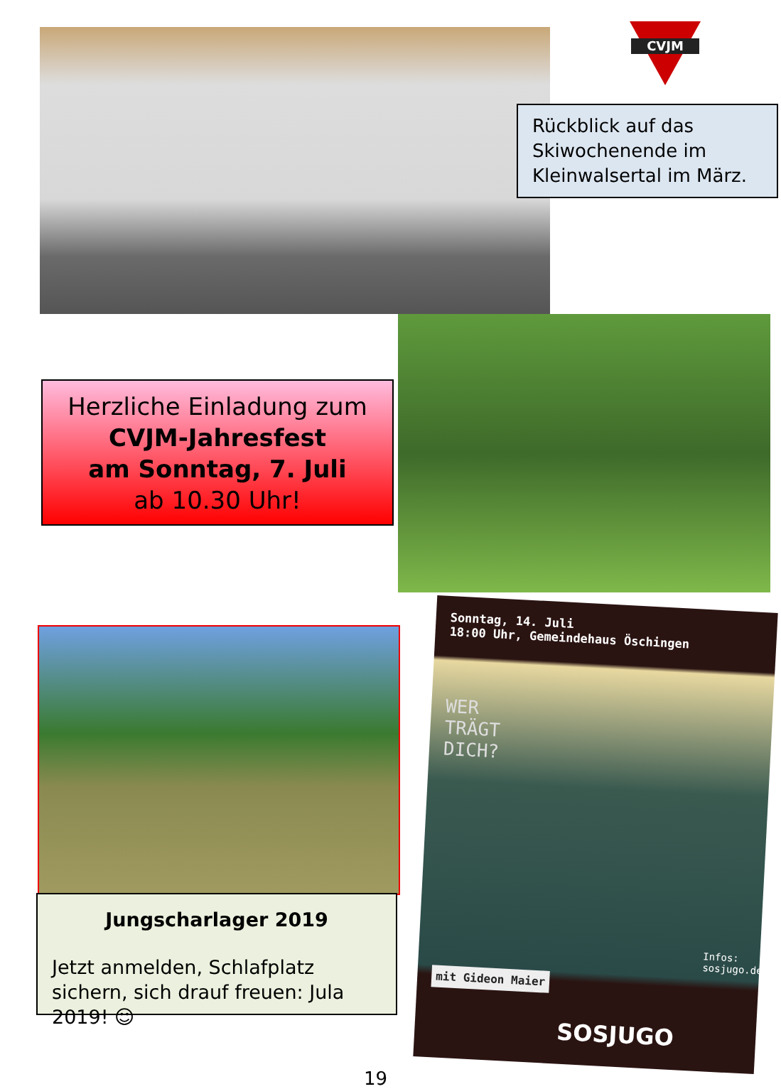CVJM
Rückblick auf das Skiwochenende im Kleinwalsertal im März.
Herzliche Einladung zum
CVJM-Jahresfest
am Sonntag, 7. Juli
ab 10.30 Uhr!
Jungscharlager 2019
Jetzt anmelden, Schlafplatz sichern, sich drauf freuen: Jula 2019! ☺
Sonntag, 14. Juli
18:00 Uhr, Gemeindehaus Öschingen
WER
TRÄGT
DICH?
mit Gideon Maier
SOSJUGO
Infos: sosjugo.de
19